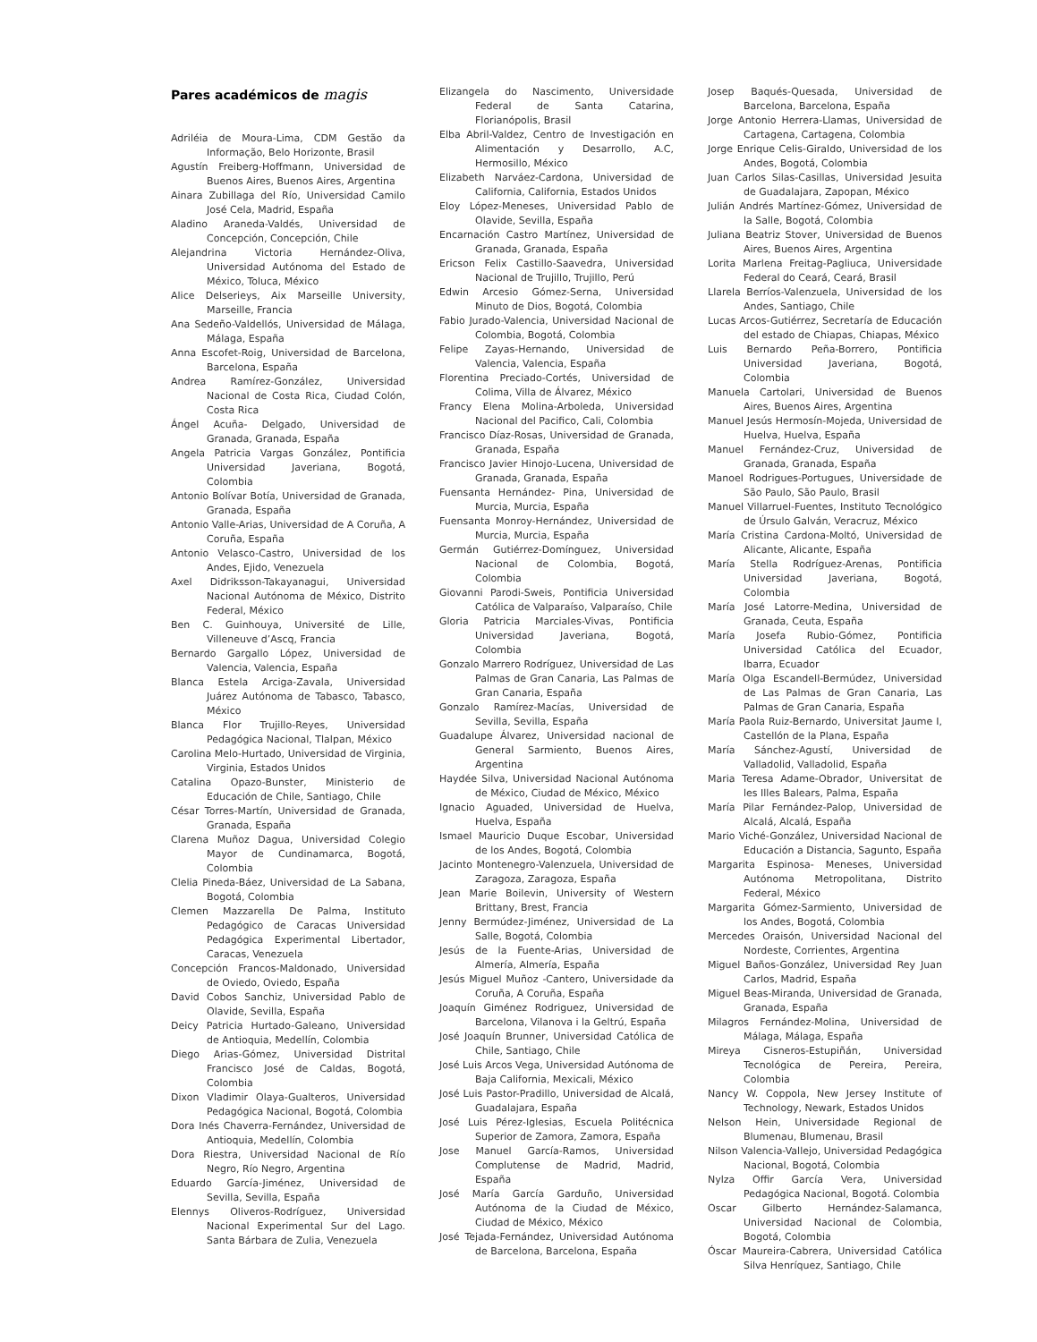Pares académicos de magis
Adriléia de Moura-Lima, CDM Gestão da Informação, Belo Horizonte, Brasil
Agustín Freiberg-Hoffmann, Universidad de Buenos Aires, Buenos Aires, Argentina
Ainara Zubillaga del Río, Universidad Camilo José Cela, Madrid, España
Aladino Araneda-Valdés, Universidad de Concepción, Concepción, Chile
Alejandrina Victoria Hernández-Oliva, Universidad Autónoma del Estado de México, Toluca, México
Alice Delserieys, Aix Marseille University, Marseille, Francia
Ana Sedeño-Valdellós, Universidad de Málaga, Málaga, España
Anna Escofet-Roig, Universidad de Barcelona, Barcelona, España
Andrea Ramírez-González, Universidad Nacional de Costa Rica, Ciudad Colón, Costa Rica
Ángel Acuña- Delgado, Universidad de Granada, Granada, España
Angela Patricia Vargas González, Pontificia Universidad Javeriana, Bogotá, Colombia
Antonio Bolívar Botía, Universidad de Granada, Granada, España
Antonio Valle-Arias, Universidad de A Coruña, A Coruña, España
Antonio Velasco-Castro, Universidad de los Andes, Ejido, Venezuela
Axel Didriksson-Takayanagui, Universidad Nacional Autónoma de México, Distrito Federal, México
Ben C. Guinhouya, Université de Lille, Villeneuve d’Ascq, Francia
Bernardo Gargallo López, Universidad de Valencia, Valencia, España
Blanca Estela Arciga-Zavala, Universidad Juárez Autónoma de Tabasco, Tabasco, México
Blanca Flor Trujillo-Reyes, Universidad Pedagógica Nacional, Tlalpan, México
Carolina Melo-Hurtado, Universidad de Virginia, Virginia, Estados Unidos
Catalina Opazo-Bunster, Ministerio de Educación de Chile, Santiago, Chile
César Torres-Martín, Universidad de Granada, Granada, España
Clarena Muñoz Dagua, Universidad Colegio Mayor de Cundinamarca, Bogotá, Colombia
Clelia Pineda-Báez, Universidad de La Sabana, Bogotá, Colombia
Clemen Mazzarella De Palma, Instituto Pedagógico de Caracas Universidad Pedagógica Experimental Libertador, Caracas, Venezuela
Concepción Francos-Maldonado, Universidad de Oviedo, Oviedo, España
David Cobos Sanchiz, Universidad Pablo de Olavide, Sevilla, España
Deicy Patricia Hurtado-Galeano, Universidad de Antioquia, Medellín, Colombia
Diego Arias-Gómez, Universidad Distrital Francisco José de Caldas, Bogotá, Colombia
Dixon Vladimir Olaya-Gualteros, Universidad Pedagógica Nacional, Bogotá, Colombia
Dora Inés Chaverra-Fernández, Universidad de Antioquia, Medellín, Colombia
Dora Riestra, Universidad Nacional de Río Negro, Río Negro, Argentina
Eduardo García-Jiménez, Universidad de Sevilla, Sevilla, España
Elennys Oliveros-Rodríguez, Universidad Nacional Experimental Sur del Lago. Santa Bárbara de Zulia, Venezuela
Elizangela do Nascimento, Universidade Federal de Santa Catarina, Florianópolis, Brasil
Elba Abril-Valdez, Centro de Investigación en Alimentación y Desarrollo, A.C, Hermosillo, México
Elizabeth Narváez-Cardona, Universidad de California, California, Estados Unidos
Eloy López-Meneses, Universidad Pablo de Olavide, Sevilla, España
Encarnación Castro Martínez, Universidad de Granada, Granada, España
Ericson Felix Castillo-Saavedra, Universidad Nacional de Trujillo, Trujillo, Perú
Edwin Arcesio Gómez-Serna, Universidad Minuto de Dios, Bogotá, Colombia
Fabio Jurado-Valencia, Universidad Nacional de Colombia, Bogotá, Colombia
Felipe Zayas-Hernando, Universidad de Valencia, Valencia, España
Florentina Preciado-Cortés, Universidad de Colima, Villa de Álvarez, México
Francy Elena Molina-Arboleda, Universidad Nacional del Pacifico, Cali, Colombia
Francisco Díaz-Rosas, Universidad de Granada, Granada, España
Francisco Javier Hinojo-Lucena, Universidad de Granada, Granada, España
Fuensanta Hernández- Pina, Universidad de Murcia, Murcia, España
Fuensanta Monroy-Hernández, Universidad de Murcia, Murcia, España
Germán Gutiérrez-Domínguez, Universidad Nacional de Colombia, Bogotá, Colombia
Giovanni Parodi-Sweis, Pontificia Universidad Católica de Valparaíso, Valparaíso, Chile
Gloria Patricia Marciales-Vivas, Pontificia Universidad Javeriana, Bogotá, Colombia
Gonzalo Marrero Rodríguez, Universidad de Las Palmas de Gran Canaria, Las Palmas de Gran Canaria, España
Gonzalo Ramírez-Macías, Universidad de Sevilla, Sevilla, España
Guadalupe Álvarez, Universidad nacional de General Sarmiento, Buenos Aires, Argentina
Haydée Silva, Universidad Nacional Autónoma de México, Ciudad de México, México
Ignacio Aguaded, Universidad de Huelva, Huelva, España
Ismael Mauricio Duque Escobar, Universidad de los Andes, Bogotá, Colombia
Jacinto Montenegro-Valenzuela, Universidad de Zaragoza, Zaragoza, España
Jean Marie Boilevin, University of Western Brittany, Brest, Francia
Jenny Bermúdez-Jiménez, Universidad de La Salle, Bogotá, Colombia
Jesús de la Fuente-Arias, Universidad de Almería, Almería, España
Jesús Miguel Muñoz -Cantero, Universidade da Coruña, A Coruña, España
Joaquín Giménez Rodriguez, Universidad de Barcelona, Vilanova i la Geltrú, España
José Joaquín Brunner, Universidad Católica de Chile, Santiago, Chile
José Luis Arcos Vega, Universidad Autónoma de Baja California, Mexicali, México
José Luis Pastor-Pradillo, Universidad de Alcalá, Guadalajara, España
José Luis Pérez-Iglesias, Escuela Politécnica Superior de Zamora, Zamora, España
Jose Manuel García-Ramos, Universidad Complutense de Madrid, Madrid, España
José María García Garduño, Universidad Autónoma de la Ciudad de México, Ciudad de México, México
José Tejada-Fernández, Universidad Autónoma de Barcelona, Barcelona, España
Josep Baqués-Quesada, Universidad de Barcelona, Barcelona, España
Jorge Antonio Herrera-Llamas, Universidad de Cartagena, Cartagena, Colombia
Jorge Enrique Celis-Giraldo, Universidad de los Andes, Bogotá, Colombia
Juan Carlos Silas-Casillas, Universidad Jesuita de Guadalajara, Zapopan, México
Julián Andrés Martínez-Gómez, Universidad de la Salle, Bogotá, Colombia
Juliana Beatriz Stover, Universidad de Buenos Aires, Buenos Aires, Argentina
Lorita Marlena Freitag-Pagliuca, Universidade Federal do Ceará, Ceará, Brasil
Llarela Berríos-Valenzuela, Universidad de los Andes, Santiago, Chile
Lucas Arcos-Gutiérrez, Secretaría de Educación del estado de Chiapas, Chiapas, México
Luis Bernardo Peña-Borrero, Pontificia Universidad Javeriana, Bogotá, Colombia
Manuela Cartolari, Universidad de Buenos Aires, Buenos Aires, Argentina
Manuel Jesús Hermosín-Mojeda, Universidad de Huelva, Huelva, España
Manuel Fernández-Cruz, Universidad de Granada, Granada, España
Manoel Rodrigues-Portugues, Universidade de São Paulo, São Paulo, Brasil
Manuel Villarruel-Fuentes, Instituto Tecnológico de Úrsulo Galván, Veracruz, México
María Cristina Cardona-Moltó, Universidad de Alicante, Alicante, España
María Stella Rodríguez-Arenas, Pontificia Universidad Javeriana, Bogotá, Colombia
María José Latorre-Medina, Universidad de Granada, Ceuta, España
María Josefa Rubio-Gómez, Pontificia Universidad Católica del Ecuador, Ibarra, Ecuador
María Olga Escandell-Bermúdez, Universidad de Las Palmas de Gran Canaria, Las Palmas de Gran Canaria, España
María Paola Ruiz-Bernardo, Universitat Jaume I, Castellón de la Plana, España
María Sánchez-Agustí, Universidad de Valladolid, Valladolid, España
Maria Teresa Adame-Obrador, Universitat de les Illes Balears, Palma, España
María Pilar Fernández-Palop, Universidad de Alcalá, Alcalá, España
Mario Viché-González, Universidad Nacional de Educación a Distancia, Sagunto, España
Margarita Espinosa- Meneses, Universidad Autónoma Metropolitana, Distrito Federal, México
Margarita Gómez-Sarmiento, Universidad de los Andes, Bogotá, Colombia
Mercedes Oraisón, Universidad Nacional del Nordeste, Corrientes, Argentina
Miguel Baños-González, Universidad Rey Juan Carlos, Madrid, España
Miguel Beas-Miranda, Universidad de Granada, Granada, España
Milagros Fernández-Molina, Universidad de Málaga, Málaga, España
Mireya Cisneros-Estupiñán, Universidad Tecnológica de Pereira, Pereira, Colombia
Nancy W. Coppola, New Jersey Institute of Technology, Newark, Estados Unidos
Nelson Hein, Universidade Regional de Blumenau, Blumenau, Brasil
Nilson Valencia-Vallejo, Universidad Pedagógica Nacional, Bogotá, Colombia
Nylza Offir García Vera, Universidad Pedagógica Nacional, Bogotá. Colombia
Oscar Gilberto Hernández-Salamanca, Universidad Nacional de Colombia, Bogotá, Colombia
Óscar Maureira-Cabrera, Universidad Católica Silva Henríquez, Santiago, Chile